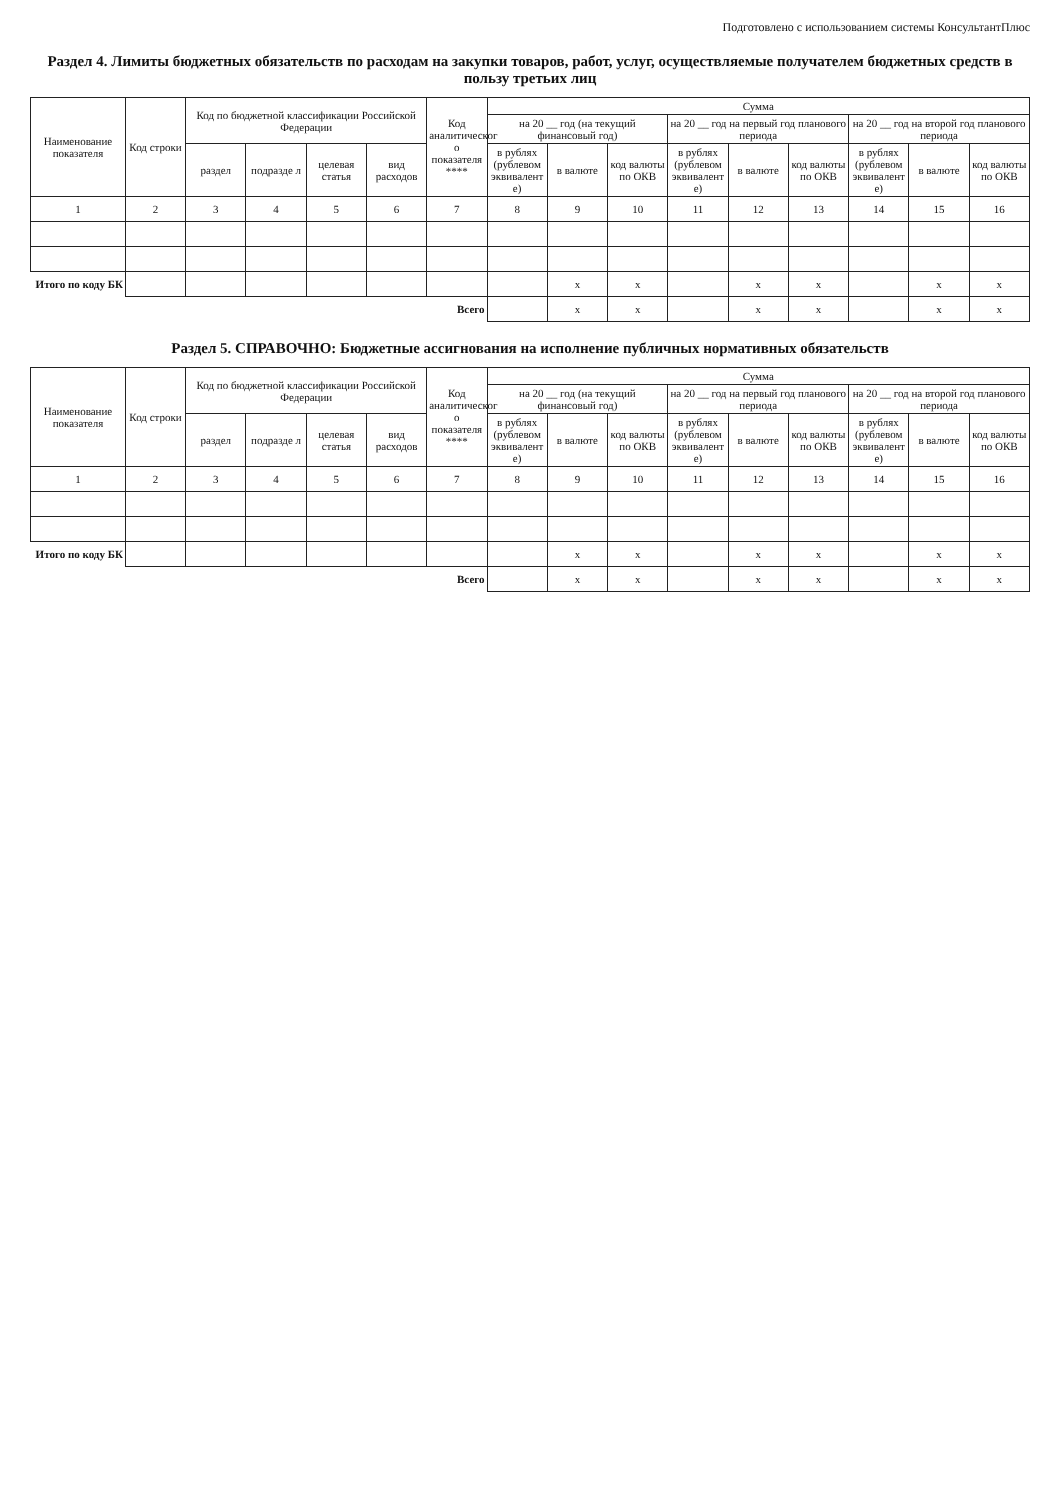Подготовлено с использованием системы КонсультантПлюс
Раздел 4. Лимиты бюджетных обязательств по расходам на закупки товаров, работ, услуг, осуществляемые получателем бюджетных средств в пользу третьих лиц
| Наименование показателя | Код строки | Код по бюджетной классификации Российской Федерации | | | | Код аналитическог о показателя **** | Сумма | | | | | | | | |
| --- | --- | --- | --- | --- | --- | --- | --- | --- | --- | --- | --- | --- | --- | --- | --- |
| | | | | | | | на 20 __ год (на текущий финансовый год) | | | на 20 __ год на первый год планового периода | | | на 20 __ год на второй год планового периода | | |
| | | раздел | подразде л | целевая статья | вид расходов | | в рублях (рублевом эквивалент е) | в валюте | код валюты по ОКВ | в рублях (рублевом эквивалент е) | в валюте | код валюты по ОКВ | в рублях (рублевом эквивалент е) | в валюте | код валюты по ОКВ |
| 1 | 2 | 3 | 4 | 5 | 6 | 7 | 8 | 9 | 10 | 11 | 12 | 13 | 14 | 15 | 16 |
| Итого по коду БК | | | | | | | | x | x | | x | x | | x | x |
| Всего | | | | | | | | x | x | | x | x | | x | x |
Раздел 5. СПРАВОЧНО: Бюджетные ассигнования на исполнение публичных нормативных обязательств
| Наименование показателя | Код строки | Код по бюджетной классификации Российской Федерации | | | | Код аналитическог о показателя **** | Сумма | | | | | | | | |
| --- | --- | --- | --- | --- | --- | --- | --- | --- | --- | --- | --- | --- | --- | --- | --- |
| | | | | | | | на 20 __ год (на текущий финансовый год) | | | на 20 __ год на первый год планового периода | | | на 20 __ год на второй год планового периода | | |
| | | раздел | подразде л | целевая статья | вид расходов | | в рублях (рублевом эквивалент е) | в валюте | код валюты по ОКВ | в рублях (рублевом эквивалент е) | в валюте | код валюты по ОКВ | в рублях (рублевом эквивалент е) | в валюте | код валюты по ОКВ |
| 1 | 2 | 3 | 4 | 5 | 6 | 7 | 8 | 9 | 10 | 11 | 12 | 13 | 14 | 15 | 16 |
| Итого по коду БК | | | | | | | | x | x | | x | x | | x | x |
| Всего | | | | | | | | x | x | | x | x | | x | x |